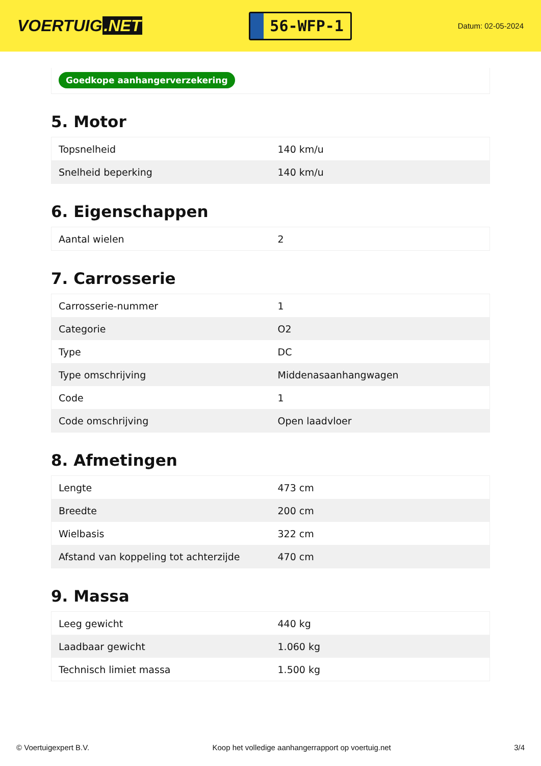VOERTUIG.NET
56-WFP-1
Datum: 02-05-2024
Goedkope aanhangerverzekering
5. Motor
| Topsnelheid | 140 km/u |
| Snelheid beperking | 140 km/u |
6. Eigenschappen
| Aantal wielen | 2 |
7. Carrosserie
| Carrosserie-nummer | 1 |
| Categorie | O2 |
| Type | DC |
| Type omschrijving | Middenasaanhangwagen |
| Code | 1 |
| Code omschrijving | Open laadvloer |
8. Afmetingen
| Lengte | 473 cm |
| Breedte | 200 cm |
| Wielbasis | 322 cm |
| Afstand van koppeling tot achterzijde | 470 cm |
9. Massa
| Leeg gewicht | 440 kg |
| Laadbaar gewicht | 1.060 kg |
| Technisch limiet massa | 1.500 kg |
© Voertuigexpert B.V. Koop het volledige aanhangerrapport op voertuig.net 3/4